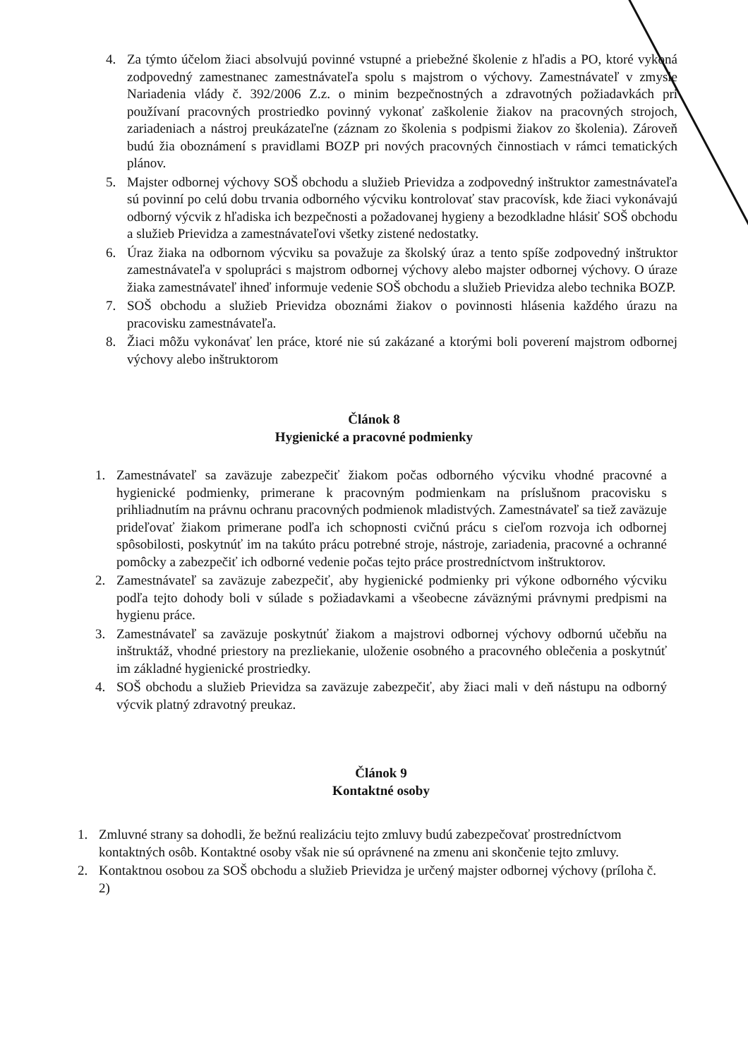4. Za týmto účelom žiaci absolvujú povinné vstupné a priebežné školenie z hľadis a PO, ktoré vykoná zodpovedný zamestnanec zamestnávateľa spolu s majstrom o výchovy. Zamestnávateľ v zmysle Nariadenia vlády č. 392/2006 Z.z. o minim bezpečnostných a zdravotných požiadavkách pri používaní pracovných prostriedko povinný vykonať zaškolenie žiakov na pracovných strojoch, zariadeniach a nástroj preukázateľne (záznam zo školenia s podpismi žiakov zo školenia). Zároveň budú žia oboznámení s pravidlami BOZP pri nových pracovných činnostiach v rámci tematických plánov.
5. Majster odbornej výchovy SOŠ obchodu a služieb Prievidza a zodpovedný inštruktor zamestnávateľa sú povinní po celú dobu trvania odborného výcviku kontrolovať stav pracovísk, kde žiaci vykonávajú odborný výcvik z hľadiska ich bezpečnosti a požadovanej hygieny a bezodkladne hlásiť SOŠ obchodu a služieb Prievidza a zamestnávateľovi všetky zistené nedostatky.
6. Úraz žiaka na odbornom výcviku sa považuje za školský úraz a tento spíše zodpovedný inštruktor zamestnávateľa v spolupráci s majstrom odbornej výchovy alebo majster odbornej výchovy. O úraze žiaka zamestnávateľ ihneď informuje vedenie SOŠ obchodu a služieb Prievidza alebo technika BOZP.
7. SOŠ obchodu a služieb Prievidza oboznámi žiakov o povinnosti hlásenia každého úrazu na pracovisku zamestnávateľa.
8. Žiaci môžu vykonávať len práce, ktoré nie sú zakázané a ktorými boli poverení majstrom odbornej výchovy alebo inštruktorom
Článok 8
Hygienické a pracovné podmienky
1. Zamestnávateľ sa zaväzuje zabezpečiť žiakom počas odborného výcviku vhodné pracovné a hygienické podmienky, primerane k pracovným podmienkam na príslušnom pracovisku s prihliadnutím na právnu ochranu pracovných podmienok mladistvých. Zamestnávateľ sa tiež zaväzuje prideľovať žiakom primerane podľa ich schopnosti cvičnú prácu s cieľom rozvoja ich odbornej spôsobilosti, poskytnúť im na takúto prácu potrebné stroje, nástroje, zariadenia, pracovné a ochranné pomôcky a zabezpečiť ich odborné vedenie počas tejto práce prostredníctvom inštruktorov.
2. Zamestnávateľ sa zaväzuje zabezpečiť, aby hygienické podmienky pri výkone odborného výcviku podľa tejto dohody boli v súlade s požiadavkami a všeobecne záväznými právnymi predpismi na hygienu práce.
3. Zamestnávateľ sa zaväzuje poskytnúť žiakom a majstrovi odbornej výchovy odbornú učebňu na inštruktáž, vhodné priestory na prezliekanie, uloženie osobného a pracovného oblečenia a poskytnúť im základné hygienické prostriedky.
4. SOŠ obchodu a služieb Prievidza sa zaväzuje zabezpečiť, aby žiaci mali v deň nástupu na odborný výcvik platný zdravotný preukaz.
Článok 9
Kontaktné osoby
1. Zmluvné strany sa dohodli, že bežnú realizáciu tejto zmluvy budú zabezpečovať prostredníctvom kontaktných osôb. Kontaktné osoby však nie sú oprávnené na zmenu ani skončenie tejto zmluvy.
2. Kontaktnou osobou za SOŠ obchodu a služieb Prievidza je určený majster odbornej výchovy (príloha č. 2)